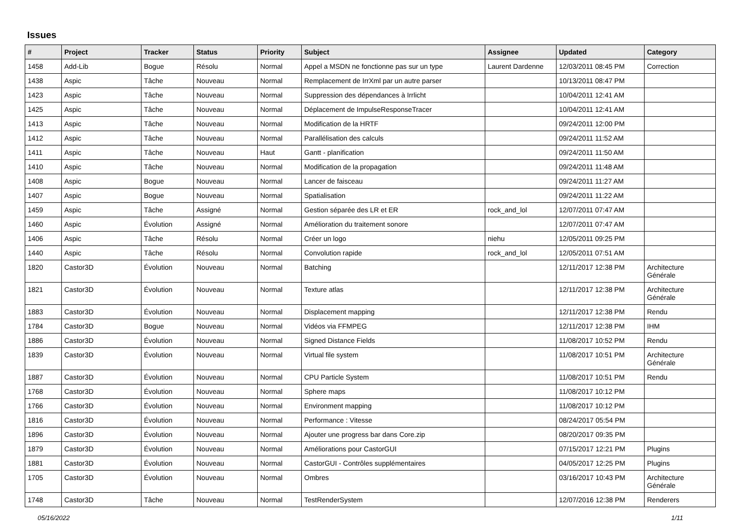Issues
| # | Project | Tracker | Status | Priority | Subject | Assignee | Updated | Category |
| --- | --- | --- | --- | --- | --- | --- | --- | --- |
| 1458 | Add-Lib | Bogue | Résolu | Normal | Appel a MSDN ne fonctionne pas sur un type | Laurent Dardenne | 12/03/2011 08:45 PM | Correction |
| 1438 | Aspic | Tâche | Nouveau | Normal | Remplacement de IrrXml par un autre parser | | 10/13/2011 08:47 PM | |
| 1423 | Aspic | Tâche | Nouveau | Normal | Suppression des dépendances à Irrlicht | | 10/04/2011 12:41 AM | |
| 1425 | Aspic | Tâche | Nouveau | Normal | Déplacement de ImpulseResponseTracer | | 10/04/2011 12:41 AM | |
| 1413 | Aspic | Tâche | Nouveau | Normal | Modification de la HRTF | | 09/24/2011 12:00 PM | |
| 1412 | Aspic | Tâche | Nouveau | Normal | Parallélisation des calculs | | 09/24/2011 11:52 AM | |
| 1411 | Aspic | Tâche | Nouveau | Haut | Gantt - planification | | 09/24/2011 11:50 AM | |
| 1410 | Aspic | Tâche | Nouveau | Normal | Modification de la propagation | | 09/24/2011 11:48 AM | |
| 1408 | Aspic | Bogue | Nouveau | Normal | Lancer de faisceau | | 09/24/2011 11:27 AM | |
| 1407 | Aspic | Bogue | Nouveau | Normal | Spatialisation | | 09/24/2011 11:22 AM | |
| 1459 | Aspic | Tâche | Assigné | Normal | Gestion séparée des LR et ER | rock_and_lol | 12/07/2011 07:47 AM | |
| 1460 | Aspic | Évolution | Assigné | Normal | Amélioration du traitement sonore | | 12/07/2011 07:47 AM | |
| 1406 | Aspic | Tâche | Résolu | Normal | Créer un logo | niehu | 12/05/2011 09:25 PM | |
| 1440 | Aspic | Tâche | Résolu | Normal | Convolution rapide | rock_and_lol | 12/05/2011 07:51 AM | |
| 1820 | Castor3D | Évolution | Nouveau | Normal | Batching | | 12/11/2017 12:38 PM | Architecture Générale |
| 1821 | Castor3D | Évolution | Nouveau | Normal | Texture atlas | | 12/11/2017 12:38 PM | Architecture Générale |
| 1883 | Castor3D | Évolution | Nouveau | Normal | Displacement mapping | | 12/11/2017 12:38 PM | Rendu |
| 1784 | Castor3D | Bogue | Nouveau | Normal | Vidéos via FFMPEG | | 12/11/2017 12:38 PM | IHM |
| 1886 | Castor3D | Évolution | Nouveau | Normal | Signed Distance Fields | | 11/08/2017 10:52 PM | Rendu |
| 1839 | Castor3D | Évolution | Nouveau | Normal | Virtual file system | | 11/08/2017 10:51 PM | Architecture Générale |
| 1887 | Castor3D | Évolution | Nouveau | Normal | CPU Particle System | | 11/08/2017 10:51 PM | Rendu |
| 1768 | Castor3D | Évolution | Nouveau | Normal | Sphere maps | | 11/08/2017 10:12 PM | |
| 1766 | Castor3D | Évolution | Nouveau | Normal | Environment mapping | | 11/08/2017 10:12 PM | |
| 1816 | Castor3D | Évolution | Nouveau | Normal | Performance : Vitesse | | 08/24/2017 05:54 PM | |
| 1896 | Castor3D | Évolution | Nouveau | Normal | Ajouter une progress bar dans Core.zip | | 08/20/2017 09:35 PM | |
| 1879 | Castor3D | Évolution | Nouveau | Normal | Améliorations pour CastorGUI | | 07/15/2017 12:21 PM | Plugins |
| 1881 | Castor3D | Évolution | Nouveau | Normal | CastorGUI - Contrôles supplémentaires | | 04/05/2017 12:25 PM | Plugins |
| 1705 | Castor3D | Évolution | Nouveau | Normal | Ombres | | 03/16/2017 10:43 PM | Architecture Générale |
| 1748 | Castor3D | Tâche | Nouveau | Normal | TestRenderSystem | | 12/07/2016 12:38 PM | Renderers |
05/16/2022 1/11